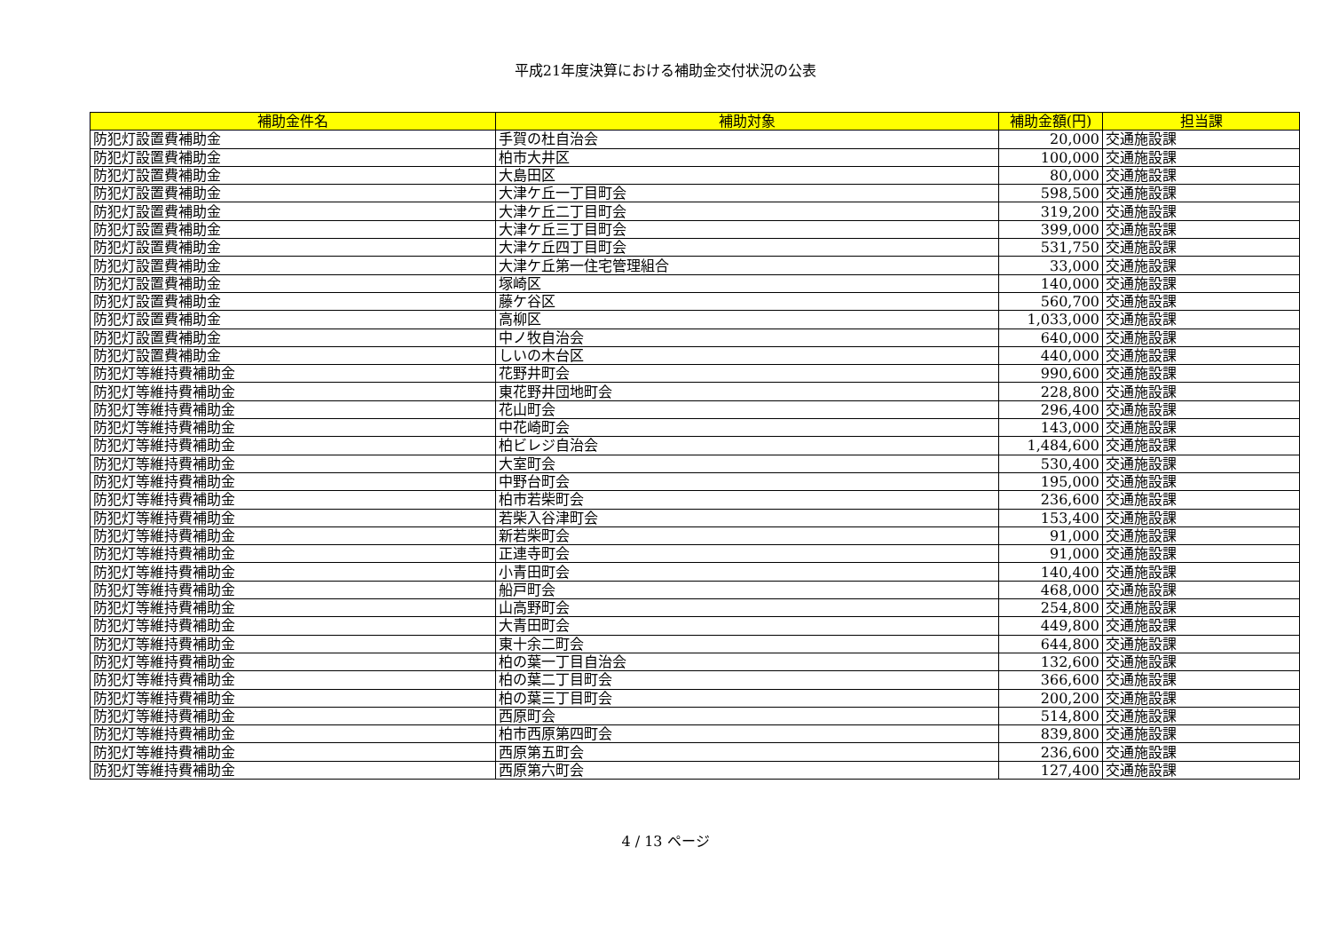平成21年度決算における補助金交付状況の公表
| 補助金件名 | 補助対象 | 補助金額(円) | 担当課 |
| --- | --- | --- | --- |
| 防犯灯設置費補助金 | 手賀の杜自治会 | 20,000 | 交通施設課 |
| 防犯灯設置費補助金 | 柏市大井区 | 100,000 | 交通施設課 |
| 防犯灯設置費補助金 | 大島田区 | 80,000 | 交通施設課 |
| 防犯灯設置費補助金 | 大津ケ丘一丁目町会 | 598,500 | 交通施設課 |
| 防犯灯設置費補助金 | 大津ケ丘二丁目町会 | 319,200 | 交通施設課 |
| 防犯灯設置費補助金 | 大津ケ丘三丁目町会 | 399,000 | 交通施設課 |
| 防犯灯設置費補助金 | 大津ケ丘四丁目町会 | 531,750 | 交通施設課 |
| 防犯灯設置費補助金 | 大津ケ丘第一住宅管理組合 | 33,000 | 交通施設課 |
| 防犯灯設置費補助金 | 塚崎区 | 140,000 | 交通施設課 |
| 防犯灯設置費補助金 | 藤ケ谷区 | 560,700 | 交通施設課 |
| 防犯灯設置費補助金 | 高柳区 | 1,033,000 | 交通施設課 |
| 防犯灯設置費補助金 | 中ノ牧自治会 | 640,000 | 交通施設課 |
| 防犯灯設置費補助金 | しいの木台区 | 440,000 | 交通施設課 |
| 防犯灯等維持費補助金 | 花野井町会 | 990,600 | 交通施設課 |
| 防犯灯等維持費補助金 | 東花野井団地町会 | 228,800 | 交通施設課 |
| 防犯灯等維持費補助金 | 花山町会 | 296,400 | 交通施設課 |
| 防犯灯等維持費補助金 | 中花崎町会 | 143,000 | 交通施設課 |
| 防犯灯等維持費補助金 | 柏ビレジ自治会 | 1,484,600 | 交通施設課 |
| 防犯灯等維持費補助金 | 大室町会 | 530,400 | 交通施設課 |
| 防犯灯等維持費補助金 | 中野台町会 | 195,000 | 交通施設課 |
| 防犯灯等維持費補助金 | 柏市若柴町会 | 236,600 | 交通施設課 |
| 防犯灯等維持費補助金 | 若柴入谷津町会 | 153,400 | 交通施設課 |
| 防犯灯等維持費補助金 | 新若柴町会 | 91,000 | 交通施設課 |
| 防犯灯等維持費補助金 | 正連寺町会 | 91,000 | 交通施設課 |
| 防犯灯等維持費補助金 | 小青田町会 | 140,400 | 交通施設課 |
| 防犯灯等維持費補助金 | 船戸町会 | 468,000 | 交通施設課 |
| 防犯灯等維持費補助金 | 山高野町会 | 254,800 | 交通施設課 |
| 防犯灯等維持費補助金 | 大青田町会 | 449,800 | 交通施設課 |
| 防犯灯等維持費補助金 | 東十余二町会 | 644,800 | 交通施設課 |
| 防犯灯等維持費補助金 | 柏の葉一丁目自治会 | 132,600 | 交通施設課 |
| 防犯灯等維持費補助金 | 柏の葉二丁目町会 | 366,600 | 交通施設課 |
| 防犯灯等維持費補助金 | 柏の葉三丁目町会 | 200,200 | 交通施設課 |
| 防犯灯等維持費補助金 | 西原町会 | 514,800 | 交通施設課 |
| 防犯灯等維持費補助金 | 柏市西原第四町会 | 839,800 | 交通施設課 |
| 防犯灯等維持費補助金 | 西原第五町会 | 236,600 | 交通施設課 |
| 防犯灯等維持費補助金 | 西原第六町会 | 127,400 | 交通施設課 |
4 / 13 ページ